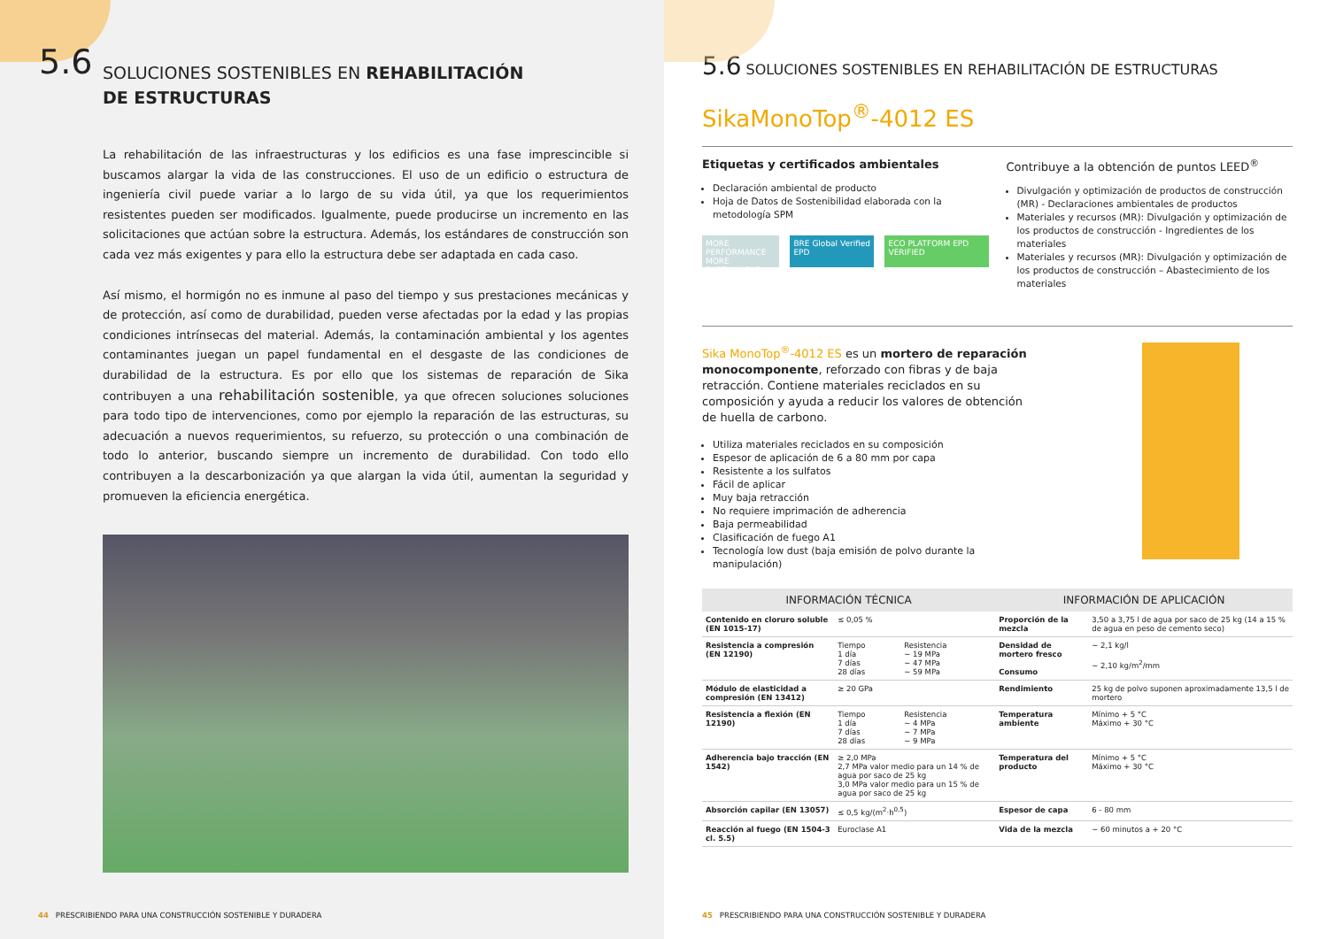5.6
SOLUCIONES SOSTENIBLES EN REHABILITACIÓN
DE ESTRUCTURAS
La rehabilitación de las infraestructuras y los edificios es una fase imprescincible si buscamos alargar la vida de las construcciones. El uso de un edificio o estructura de ingeniería civil puede variar a lo largo de su vida útil, ya que los requerimientos resistentes pueden ser modificados. Igualmente, puede producirse un incremento en las solicitaciones que actúan sobre la estructura. Además, los estándares de construcción son cada vez más exigentes y para ello la estructura debe ser adaptada en cada caso.
Así mismo, el hormigón no es inmune al paso del tiempo y sus prestaciones mecánicas y de protección, así como de durabilidad, pueden verse afectadas por la edad y las propias condiciones intrínsecas del material. Además, la contaminación ambiental y los agentes contaminantes juegan un papel fundamental en el desgaste de las condiciones de durabilidad de la estructura. Es por ello que los sistemas de reparación de Sika contribuyen a una rehabilitación sostenible, ya que ofrecen soluciones soluciones para todo tipo de intervenciones, como por ejemplo la reparación de las estructuras, su adecuación a nuevos requerimientos, su refuerzo, su protección o una combinación de todo lo anterior, buscando siempre un incremento de durabilidad. Con todo ello contribuyen a la descarbonización ya que alargan la vida útil, aumentan la seguridad y promueven la eficiencia energética.
44 PRESCRIBIENDO PARA UNA CONSTRUCCIÓN SOSTENIBLE Y DURADERA
5.6 SOLUCIONES SOSTENIBLES EN REHABILITACIÓN DE ESTRUCTURAS
SikaMonoTop<sup>®</sup>-4012 ES
Etiquetas y certificados ambientales
Declaración ambiental de producto
Hoja de Datos de Sostenibilidad elaborada con la metodología SPM
MORE PERFORMANCE
MORE SUSTAINABLE
BRE Global Verified EPD ECO PLATFORM EPD VERIFIED
Contribuye a la obtención de puntos LEED<sup>®</sup>
Divulgación y optimización de productos de construcción (MR) - Declaraciones ambientales de productos
Materiales y recursos (MR): Divulgación y optimización de los productos de construcción - Ingredientes de los materiales
Materiales y recursos (MR): Divulgación y optimización de los productos de construcción – Abastecimiento de los materiales
Sika MonoTop<sup>®</sup>-4012 ES es un mortero de reparación monocomponente, reforzado con fibras y de baja retracción. Contiene materiales reciclados en su composición y ayuda a reducir los valores de obtención de huella de carbono.
Utiliza materiales reciclados en su composición
Espesor de aplicación de 6 a 80 mm por capa
Resistente a los sulfatos
Fácil de aplicar
Muy baja retracción
No requiere imprimación de adherencia
Baja permeabilidad
Clasificación de fuego A1
Tecnología low dust (baja emisión de polvo durante la manipulación)
| INFORMACIÓN TÉCNICA | | | INFORMACIÓN DE APLICACIÓN | |
| --- | --- | --- | --- | --- |
| Contenido en cloruro soluble (EN 1015-17) | ≤ 0,05 % | | Proporción de la mezcla | 3,50 a 3,75 l de agua por saco de 25 kg (14 a 15 % de agua en peso de cemento seco) |
| Resistencia a compresión (EN 12190) | Tiempo 1 día 7 días 28 días | Resistencia ~ 19 MPa ~ 47 MPa ~ 59 MPa | Densidad de mortero fresco Consumo | ~ 2,1 kg/l ~ 2,10 kg/m<sup>2</sup>/mm |
| Módulo de elasticidad a compresión (EN 13412) | ≥ 20 GPa | | Rendimiento | 25 kg de polvo suponen aproximadamente 13,5 l de mortero |
| Resistencia a flexión (EN 12190) | Tiempo 1 día 7 días 28 días | Resistencia ~ 4 MPa ~ 7 MPa ~ 9 MPa | Temperatura ambiente | Mínimo + 5 °C Máximo + 30 °C |
| Adherencia bajo tracción (EN 1542) | ≥ 2,0 MPa 2,7 MPa valor medio para un 14 % de agua por saco de 25 kg 3,0 MPa valor medio para un 15 % de agua por saco de 25 kg | | Temperatura del producto | Mínimo + 5 °C Máximo + 30 °C |
| Absorción capilar (EN 13057) | ≤ 0,5 kg/(m<sup>2</sup>·h<sup>0,5</sup>) | | Espesor de capa | 6 - 80 mm |
| Reacción al fuego (EN 1504-3 cl. 5.5) | Euroclase A1 | | Vida de la mezcla | ~ 60 minutos a + 20 °C |
45 PRESCRIBIENDO PARA UNA CONSTRUCCIÓN SOSTENIBLE Y DURADERA